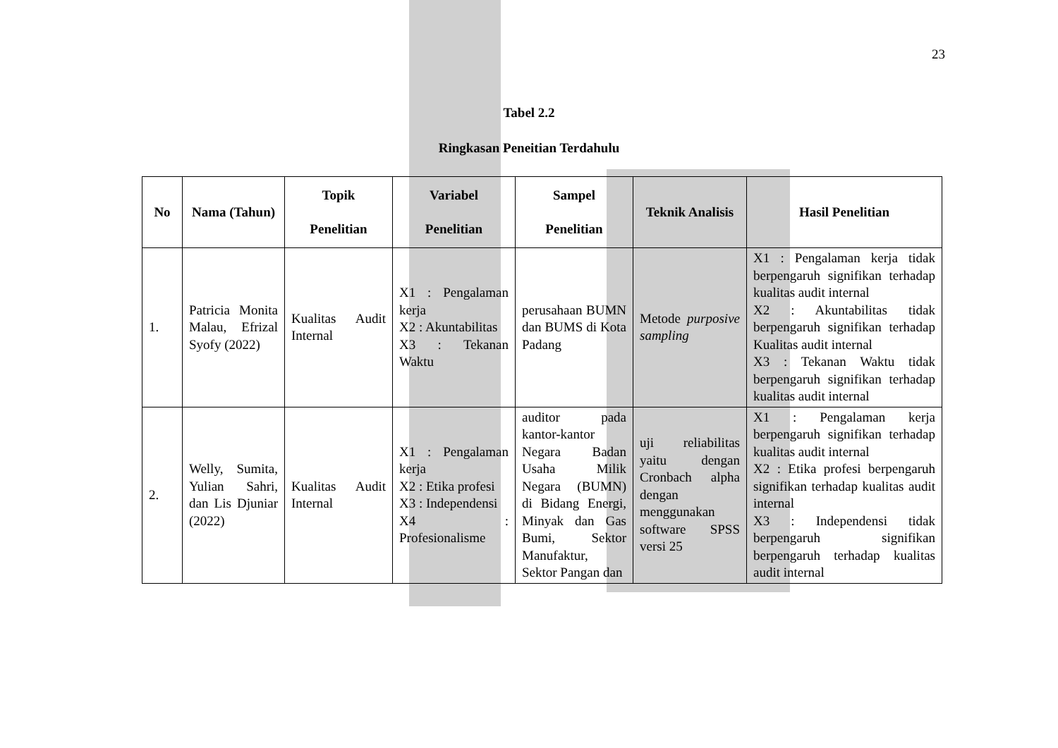23
Tabel 2.2
Ringkasan Peneitian Terdahulu
| No | Nama (Tahun) | Topik Penelitian | Variabel Penelitian | Sampel Penelitian | Teknik Analisis | Hasil Penelitian |
| --- | --- | --- | --- | --- | --- | --- |
| 1. | Patricia Monita Malau, Efrizal Syofy (2022) | Kualitas Audit Internal | X1 : Pengalaman kerja X2 : Akuntabilitas X3 : Tekanan Waktu | perusahaan BUMN dan BUMS di Kota Padang | Metode purposive sampling | X1 : Pengalaman kerja tidak berpengaruh signifikan terhadap kualitas audit internal X2 : Akuntabilitas tidak berpengaruh signifikan terhadap Kualitas audit internal X3 : Tekanan Waktu tidak berpengaruh signifikan terhadap kualitas audit internal |
| 2. | Welly, Sumita, Yulian Sahri, dan Lis Djuniar (2022) | Kualitas Audit Internal | X1 : Pengalaman kerja X2 : Etika profesi X3 : Independensi X4 : Profesionalisme | auditor pada kantor-kantor Negara Badan Usaha Milik Negara (BUMN) di Bidang Energi, Minyak dan Gas Bumi, Sektor Manufaktur, Sektor Pangan dan | uji reliabilitas yaitu dengan Cronbach alpha dengan menggunakan software SPSS versi 25 | X1 : Pengalaman kerja berpengaruh signifikan terhadap kualitas audit internal X2 : Etika profesi berpengaruh signifikan terhadap kualitas audit internal X3 : Independensi tidak berpengaruh signifikan berpengaruh terhadap kualitas audit internal |